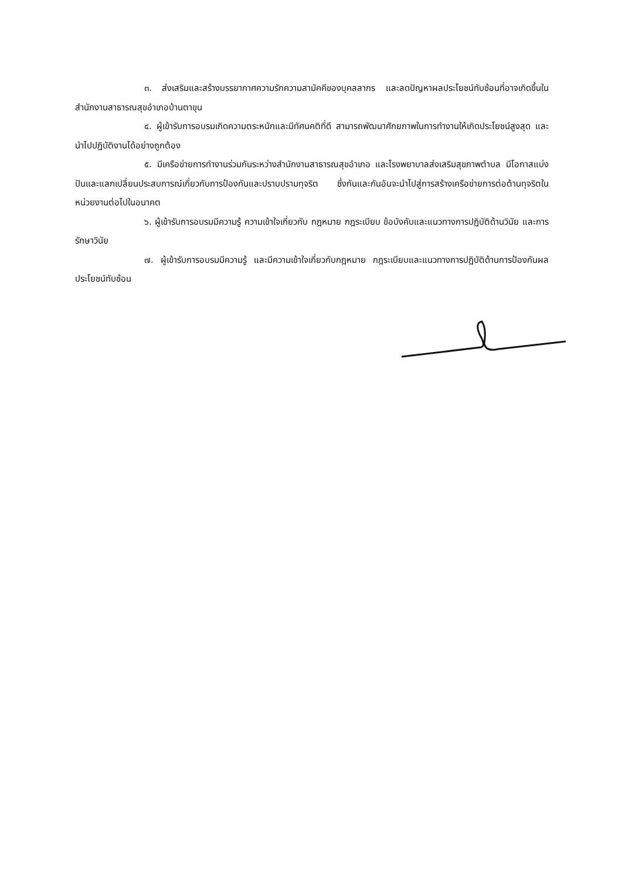๓. ส่งเสริมและสร้างบรรยากาศความรักความสามัคคีของบุคลลากร และลดปัญหาผลประโยชน์ทับซ้อนที่อาจเกิดขึ้นในสำนักงานสาธารณสุขอำเภอบ้านตาขุน
๔. ผู้เข้ารับการอบรมเกิดความตระหนักและมีทัศนคติที่ดี สามารถพัฒนาศักยภาพในการทำงานให้เกิดประโยชน์สูงสุด และนำไปปฏิบัติงานได้อย่างถูกต้อง
๕. มีเครือข่ายการทำงานร่วมกันระหว่างสำนักงานสาธารณสุขอำเภอ และโรงพยาบาลส่งเสริมสุขภาพตำบล มีโอกาสแบ่งปันและแลกเปลี่ยนประสบการณ์เกี่ยวกับการป้องกันและปราบปรามทุจริต ซึ่งกันและกันอันจะนำไปสู่การสร้างเครือข่ายการต่อต้านทุจริตในหน่วยงานต่อไปในอนาคต
๖. ผู้เข้ารับการอบรมมีความรู้ ความเข้าใจเกี่ยวกับ กฎหมาย กฎระเบียบ ข้อบังคับและแนวทางการปฏิบัติด้านวินัย และการรักษาวินัย
๗. ผู้เข้ารับการอบรมมีความรู้ และมีความเข้าใจเกี่ยวกับกฎหมาย กฎระเบียบและแนวทางการปฏิบัติด้านการป้องกันผลประโยชน์ทับซ้อน